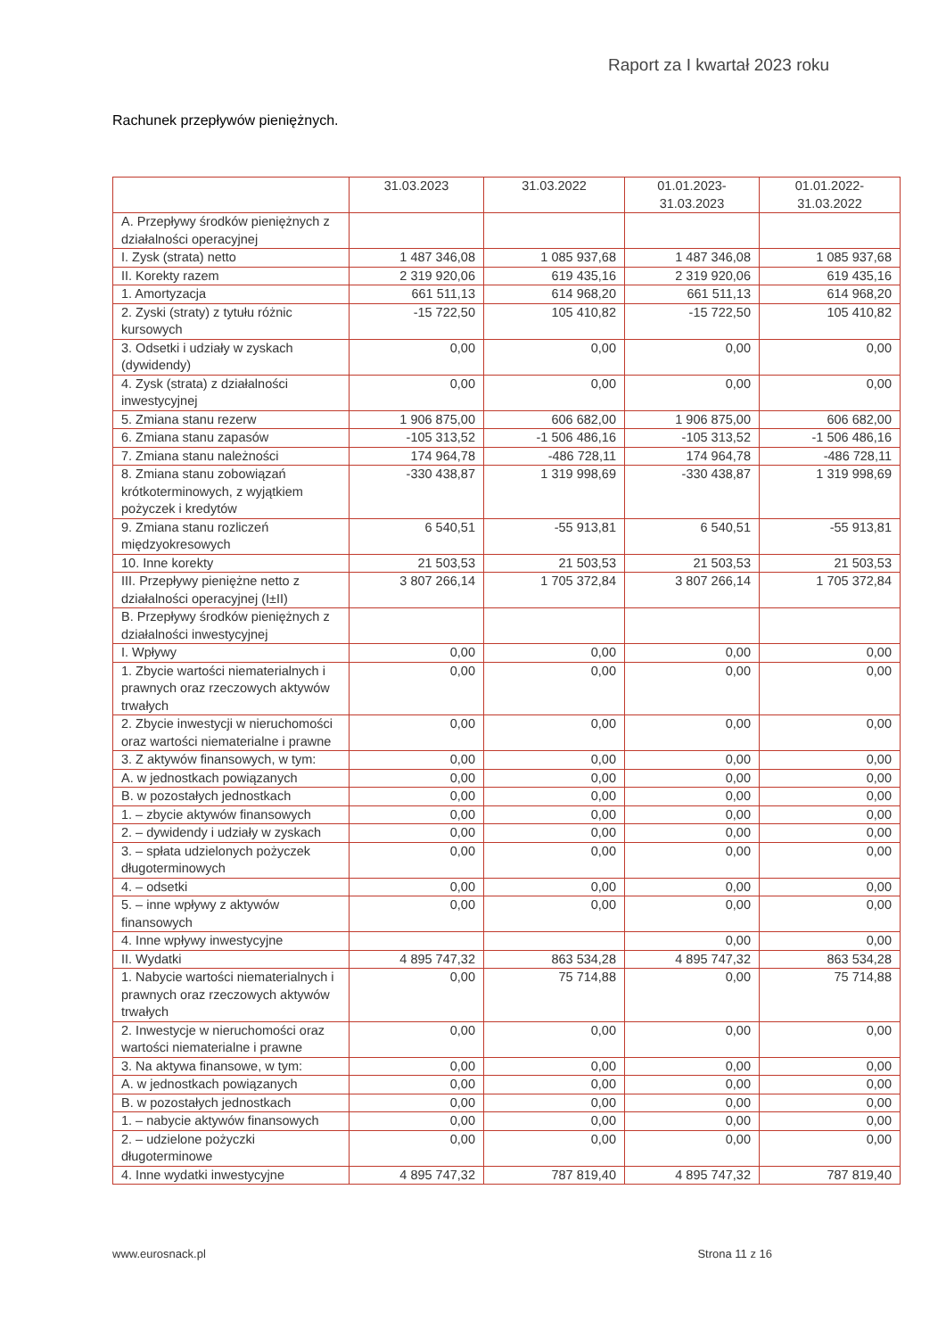Raport za I kwartał 2023 roku
Rachunek przepływów pieniężnych.
| | 31.03.2023 | 31.03.2022 | 01.01.2023- 31.03.2023 | 01.01.2022- 31.03.2022 |
| --- | --- | --- | --- | --- |
| A. Przepływy środków pieniężnych z działalności operacyjnej | | | | |
| I. Zysk (strata) netto | 1 487 346,08 | 1 085 937,68 | 1 487 346,08 | 1 085 937,68 |
| II. Korekty razem | 2 319 920,06 | 619 435,16 | 2 319 920,06 | 619 435,16 |
| 1. Amortyzacja | 661 511,13 | 614 968,20 | 661 511,13 | 614 968,20 |
| 2. Zyski (straty) z tytułu różnic kursowych | -15 722,50 | 105 410,82 | -15 722,50 | 105 410,82 |
| 3. Odsetki i udziały w zyskach (dywidendy) | 0,00 | 0,00 | 0,00 | 0,00 |
| 4. Zysk (strata) z działalności inwestycyjnej | 0,00 | 0,00 | 0,00 | 0,00 |
| 5. Zmiana stanu rezerw | 1 906 875,00 | 606 682,00 | 1 906 875,00 | 606 682,00 |
| 6. Zmiana stanu zapasów | -105 313,52 | -1 506 486,16 | -105 313,52 | -1 506 486,16 |
| 7. Zmiana stanu należności | 174 964,78 | -486 728,11 | 174 964,78 | -486 728,11 |
| 8. Zmiana stanu zobowiązań krótkoterminowych, z wyjątkiem pożyczek i kredytów | -330 438,87 | 1 319 998,69 | -330 438,87 | 1 319 998,69 |
| 9. Zmiana stanu rozliczeń międzyokresowych | 6 540,51 | -55 913,81 | 6 540,51 | -55 913,81 |
| 10. Inne korekty | 21 503,53 | 21 503,53 | 21 503,53 | 21 503,53 |
| III. Przepływy pieniężne netto z działalności operacyjnej (I±II) | 3 807 266,14 | 1 705 372,84 | 3 807 266,14 | 1 705 372,84 |
| B. Przepływy środków pieniężnych z działalności inwestycyjnej | | | | |
| I. Wpływy | 0,00 | 0,00 | 0,00 | 0,00 |
| 1. Zbycie wartości niematerialnych i prawnych oraz rzeczowych aktywów trwałych | 0,00 | 0,00 | 0,00 | 0,00 |
| 2. Zbycie inwestycji w nieruchomości oraz wartości niematerialne i prawne | 0,00 | 0,00 | 0,00 | 0,00 |
| 3. Z aktywów finansowych, w tym: | 0,00 | 0,00 | 0,00 | 0,00 |
| A. w jednostkach powiązanych | 0,00 | 0,00 | 0,00 | 0,00 |
| B. w pozostałych jednostkach | 0,00 | 0,00 | 0,00 | 0,00 |
| 1. – zbycie aktywów finansowych | 0,00 | 0,00 | 0,00 | 0,00 |
| 2. – dywidendy i udziały w zyskach | 0,00 | 0,00 | 0,00 | 0,00 |
| 3. – spłata udzielonych pożyczek długoterminowych | 0,00 | 0,00 | 0,00 | 0,00 |
| 4. – odsetki | 0,00 | 0,00 | 0,00 | 0,00 |
| 5. – inne wpływy z aktywów finansowych | 0,00 | 0,00 | 0,00 | 0,00 |
| 4. Inne wpływy inwestycyjne | | | 0,00 | 0,00 |
| II. Wydatki | 4 895 747,32 | 863 534,28 | 4 895 747,32 | 863 534,28 |
| 1. Nabycie wartości niematerialnych i prawnych oraz rzeczowych aktywów trwałych | 0,00 | 75 714,88 | 0,00 | 75 714,88 |
| 2. Inwestycje w nieruchomości oraz wartości niematerialne i prawne | 0,00 | 0,00 | 0,00 | 0,00 |
| 3. Na aktywa finansowe, w tym: | 0,00 | 0,00 | 0,00 | 0,00 |
| A. w jednostkach powiązanych | 0,00 | 0,00 | 0,00 | 0,00 |
| B. w pozostałych jednostkach | 0,00 | 0,00 | 0,00 | 0,00 |
| 1. – nabycie aktywów finansowych | 0,00 | 0,00 | 0,00 | 0,00 |
| 2. – udzielone pożyczki długoterminowe | 0,00 | 0,00 | 0,00 | 0,00 |
| 4. Inne wydatki inwestycyjne | 4 895 747,32 | 787 819,40 | 4 895 747,32 | 787 819,40 |
www.eurosnack.pl Strona 11 z 16